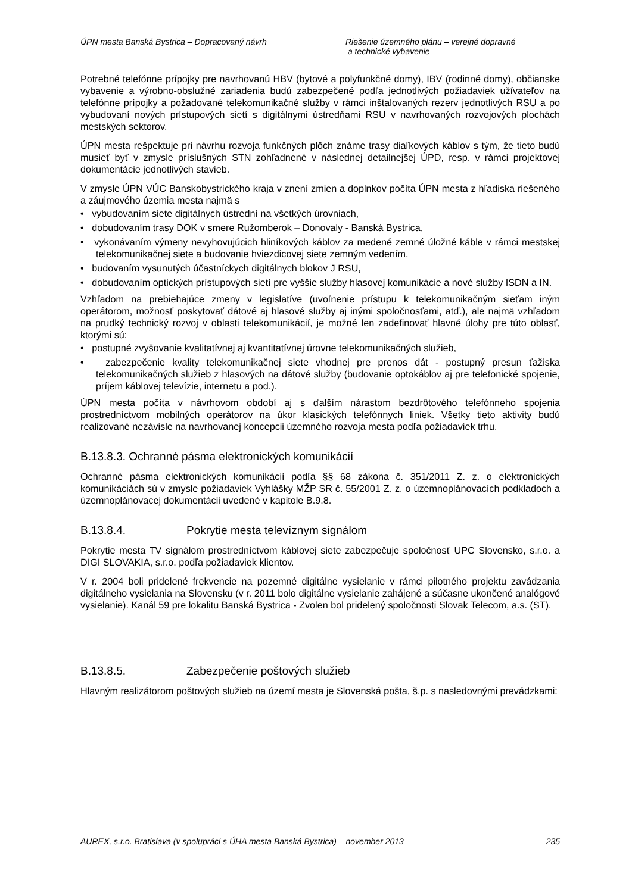ÚPN mesta Banská Bystrica – Dopracovaný návrh Riešenie územného plánu – verejné dopravné
a technické vybavenie
Potrebné telefónne prípojky pre navrhovanú HBV (bytové a polyfunkčné domy), IBV (rodinné domy), občianske vybavenie a výrobno-obslužné zariadenia budú zabezpečené podľa jednotlivých požiadaviek užívateľov na telefónne prípojky a požadované telekomunikačné služby v rámci inštalovaných rezerv jednotlivých RSU a po vybudovaní nových prístupových sietí s digitálnymi ústredňami RSU v navrhovaných rozvojových plochách mestských sektorov.
ÚPN mesta rešpektuje pri návrhu rozvoja funkčných plôch známe trasy diaľkových káblov s tým, že tieto budú musieť byť v zmysle príslušných STN zohľadnené v následnej detailnejšej ÚPD, resp. v rámci projektovej dokumentácie jednotlivých stavieb.
V zmysle ÚPN VÚC Banskobystrického kraja v znení zmien a doplnkov počíta ÚPN mesta z hľadiska riešeného a záujmového územia mesta najmä s
• vybudovaním siete digitálnych ústrední na všetkých úrovniach,
• dobudovaním trasy DOK v smere Ružomberok – Donovaly - Banská Bystrica,
• vykonávaním výmeny nevyhovujúcich hliníkových káblov za medené zemné úložné káble v rámci mestskej telekomunikačnej siete a budovanie hviezdicovej siete zemným vedením,
• budovaním vysunutých účastníckych digitálnych blokov J RSU,
• dobudovaním optických prístupových sietí pre vyššie služby hlasovej komunikácie a nové služby ISDN a IN.
Vzhľadom na prebiehajúce zmeny v legislatíve (uvoľnenie prístupu k telekomunikačným sieťam iným operátorom, možnosť poskytovať dátové aj hlasové služby aj inými spoločnosťami, atď.), ale najmä vzhľadom na prudký technický rozvoj v oblasti telekomunikácií, je možné len zadefinovať hlavné úlohy pre túto oblasť, ktorými sú:
• postupné zvyšovanie kvalitatívnej aj kvantitatívnej úrovne telekomunikačných služieb,
• zabezpečenie kvality telekomunikačnej siete vhodnej pre prenos dát - postupný presun ťažiska telekomunikačných služieb z hlasových na dátové služby (budovanie optokáblov aj pre telefonické spojenie, príjem káblovej televízie, internetu a pod.).
ÚPN mesta počíta v návrhovom období aj s ďalším nárastom bezdrôtového telefónneho spojenia prostredníctvom mobilných operátorov na úkor klasických telefónnych liniek. Všetky tieto aktivity budú realizované nezávisle na navrhovanej koncepcii územného rozvoja mesta podľa požiadaviek trhu.
B.13.8.3. Ochranné pásma elektronických komunikácií
Ochranné pásma elektronických komunikácií podľa §§ 68 zákona č. 351/2011 Z. z. o elektronických komunikáciách sú v zmysle požiadaviek Vyhlášky MŽP SR č. 55/2001 Z. z. o územnoplánovacích podkladoch a územnoplánovacej dokumentácii uvedené v kapitole B.9.8.
B.13.8.4. Pokrytie mesta televíznym signálom
Pokrytie mesta TV signálom prostredníctvom káblovej siete zabezpečuje spoločnosť UPC Slovensko, s.r.o. a DIGI SLOVAKIA, s.r.o. podľa požiadaviek klientov.
V r. 2004 boli pridelené frekvencie na pozemné digitálne vysielanie v rámci pilotného projektu zavádzania digitálneho vysielania na Slovensku (v r. 2011 bolo digitálne vysielanie zahájené a súčasne ukončené analógové vysielanie). Kanál 59 pre lokalitu Banská Bystrica - Zvolen bol pridelený spoločnosti Slovak Telecom, a.s. (ST).
B.13.8.5. Zabezpečenie poštových služieb
Hlavným realizátorom poštových služieb na území mesta je Slovenská pošta, š.p. s nasledovnými prevádzkami:
AUREX, s.r.o. Bratislava (v spolupráci s ÚHA mesta Banská Bystrica) – november 2013 235